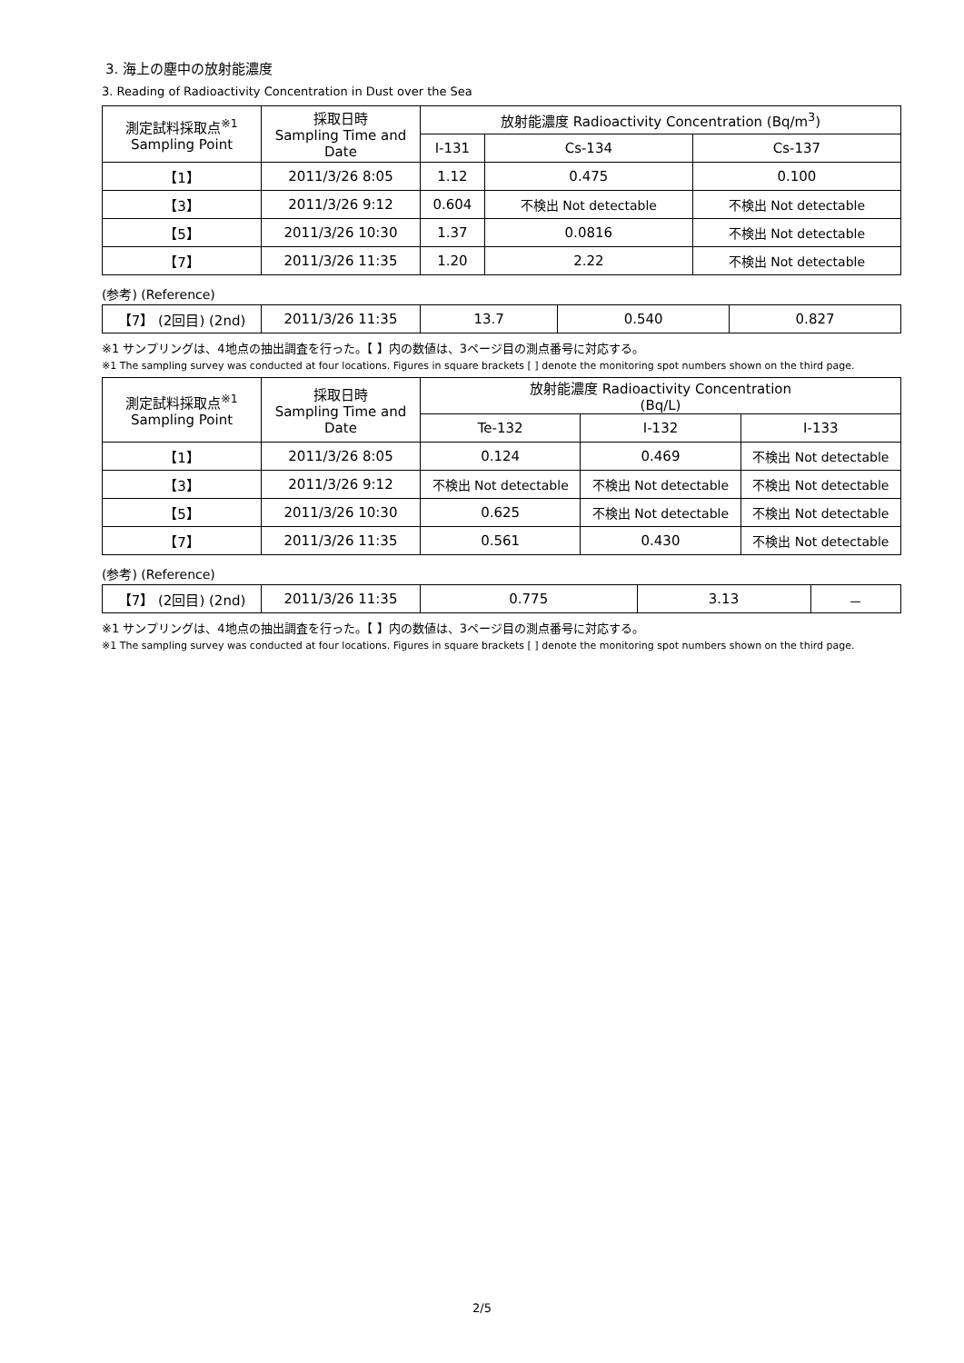3. 海上の塵中の放射能濃度
3. Reading of Radioactivity Concentration in Dust over the Sea
| 測定試料採取点<sup>※1</sup> Sampling Point | 採取日時 Sampling Time and Date | 放射能濃度 Radioactivity Concentration (Bq/m<sup>3</sup>) | | |
| --- | --- | --- | --- | --- |
| | | I-131 | Cs-134 | Cs-137 |
| 【1】 | 2011/3/26 8:05 | 1.12 | 0.475 | 0.100 |
| 【3】 | 2011/3/26 9:12 | 0.604 | 不検出 Not detectable | 不検出 Not detectable |
| 【5】 | 2011/3/26 10:30 | 1.37 | 0.0816 | 不検出 Not detectable |
| 【7】 | 2011/3/26 11:35 | 1.20 | 2.22 | 不検出 Not detectable |
(参考) (Reference)
| 【7】 (2回目) (2nd) | 2011/3/26 11:35 | 13.7 | 0.540 | 0.827 |
※1 サンプリングは、4地点の抽出調査を行った。【 】内の数値は、3ページ目の測点番号に対応する。
※1 The sampling survey was conducted at four locations. Figures in square brackets [ ] denote the monitoring spot numbers shown on the third page.
| 測定試料採取点<sup>※1</sup> Sampling Point | 採取日時 Sampling Time and Date | 放射能濃度 Radioactivity Concentration (Bq/L) | | |
| --- | --- | --- | --- | --- |
| | | Te-132 | I-132 | I-133 |
| 【1】 | 2011/3/26 8:05 | 0.124 | 0.469 | 不検出 Not detectable |
| 【3】 | 2011/3/26 9:12 | 不検出 Not detectable | 不検出 Not detectable | 不検出 Not detectable |
| 【5】 | 2011/3/26 10:30 | 0.625 | 不検出 Not detectable | 不検出 Not detectable |
| 【7】 | 2011/3/26 11:35 | 0.561 | 0.430 | 不検出 Not detectable |
(参考) (Reference)
| 【7】 (2回目) (2nd) | 2011/3/26 11:35 | 0.775 | 3.13 | － |
※1 サンプリングは、4地点の抽出調査を行った。【 】内の数値は、3ページ目の測点番号に対応する。
※1 The sampling survey was conducted at four locations. Figures in square brackets [ ] denote the monitoring spot numbers shown on the third page.
2/5